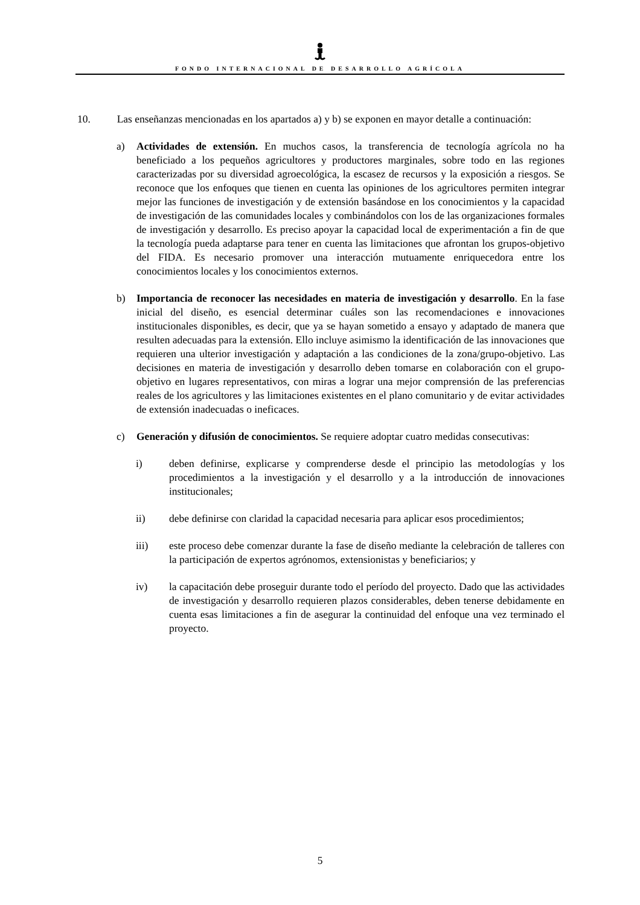FONDO INTERNACIONAL DE DESARROLLO AGRÍCOLA
10. Las enseñanzas mencionadas en los apartados a) y b) se exponen en mayor detalle a continuación:
a) Actividades de extensión. En muchos casos, la transferencia de tecnología agrícola no ha beneficiado a los pequeños agricultores y productores marginales, sobre todo en las regiones caracterizadas por su diversidad agroecológica, la escasez de recursos y la exposición a riesgos. Se reconoce que los enfoques que tienen en cuenta las opiniones de los agricultores permiten integrar mejor las funciones de investigación y de extensión basándose en los conocimientos y la capacidad de investigación de las comunidades locales y combinándolos con los de las organizaciones formales de investigación y desarrollo. Es preciso apoyar la capacidad local de experimentación a fin de que la tecnología pueda adaptarse para tener en cuenta las limitaciones que afrontan los grupos-objetivo del FIDA. Es necesario promover una interacción mutuamente enriquecedora entre los conocimientos locales y los conocimientos externos.
b) Importancia de reconocer las necesidades en materia de investigación y desarrollo. En la fase inicial del diseño, es esencial determinar cuáles son las recomendaciones e innovaciones institucionales disponibles, es decir, que ya se hayan sometido a ensayo y adaptado de manera que resulten adecuadas para la extensión. Ello incluye asimismo la identificación de las innovaciones que requieren una ulterior investigación y adaptación a las condiciones de la zona/grupo-objetivo. Las decisiones en materia de investigación y desarrollo deben tomarse en colaboración con el grupo-objetivo en lugares representativos, con miras a lograr una mejor comprensión de las preferencias reales de los agricultores y las limitaciones existentes en el plano comunitario y de evitar actividades de extensión inadecuadas o ineficaces.
c) Generación y difusión de conocimientos. Se requiere adoptar cuatro medidas consecutivas:
i) deben definirse, explicarse y comprenderse desde el principio las metodologías y los procedimientos a la investigación y el desarrollo y a la introducción de innovaciones institucionales;
ii) debe definirse con claridad la capacidad necesaria para aplicar esos procedimientos;
iii) este proceso debe comenzar durante la fase de diseño mediante la celebración de talleres con la participación de expertos agrónomos, extensionistas y beneficiarios; y
iv) la capacitación debe proseguir durante todo el período del proyecto. Dado que las actividades de investigación y desarrollo requieren plazos considerables, deben tenerse debidamente en cuenta esas limitaciones a fin de asegurar la continuidad del enfoque una vez terminado el proyecto.
5